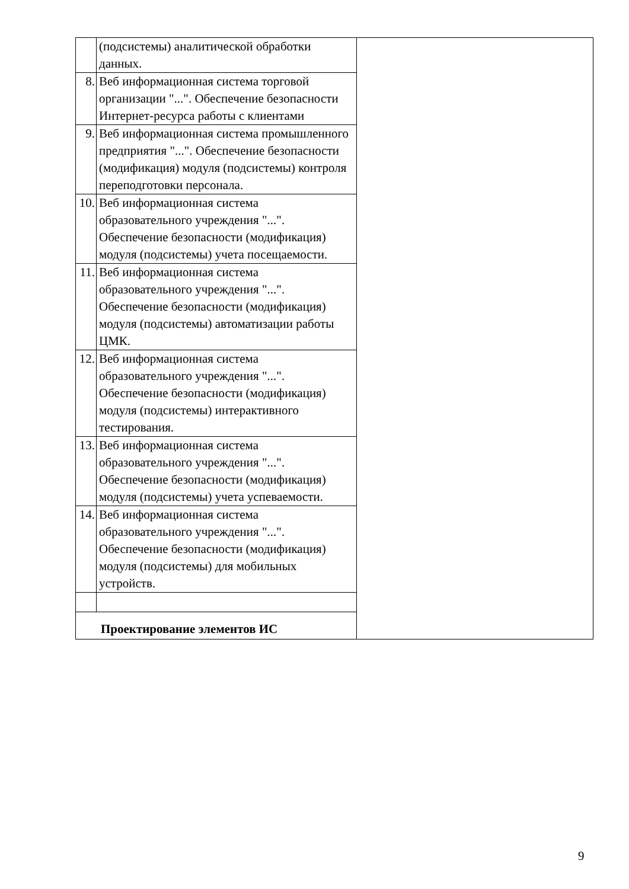| | (подсистемы) аналитической обработки данных. | |
| 8. | Веб информационная система торговой организации "...". Обеспечение безопасности Интернет-ресурса работы с клиентами | |
| 9. | Веб информационная система промышленного предприятия "...". Обеспечение безопасности (модификация) модуля (подсистемы) контроля переподготовки персонала. | |
| 10. | Веб информационная система образовательного учреждения "...". Обеспечение безопасности (модификация) модуля (подсистемы) учета посещаемости. | |
| 11. | Веб информационная система образовательного учреждения "...". Обеспечение безопасности (модификация) модуля (подсистемы) автоматизации работы ЦМК. | |
| 12. | Веб информационная система образовательного учреждения "...". Обеспечение безопасности (модификация) модуля (подсистемы) интерактивного тестирования. | |
| 13. | Веб информационная система образовательного учреждения "...". Обеспечение безопасности (модификация) модуля (подсистемы) учета успеваемости. | |
| 14. | Веб информационная система образовательного учреждения "...". Обеспечение безопасности (модификация) модуля (подсистемы) для мобильных устройств. | |
| Проектирование элементов ИС | | |
9